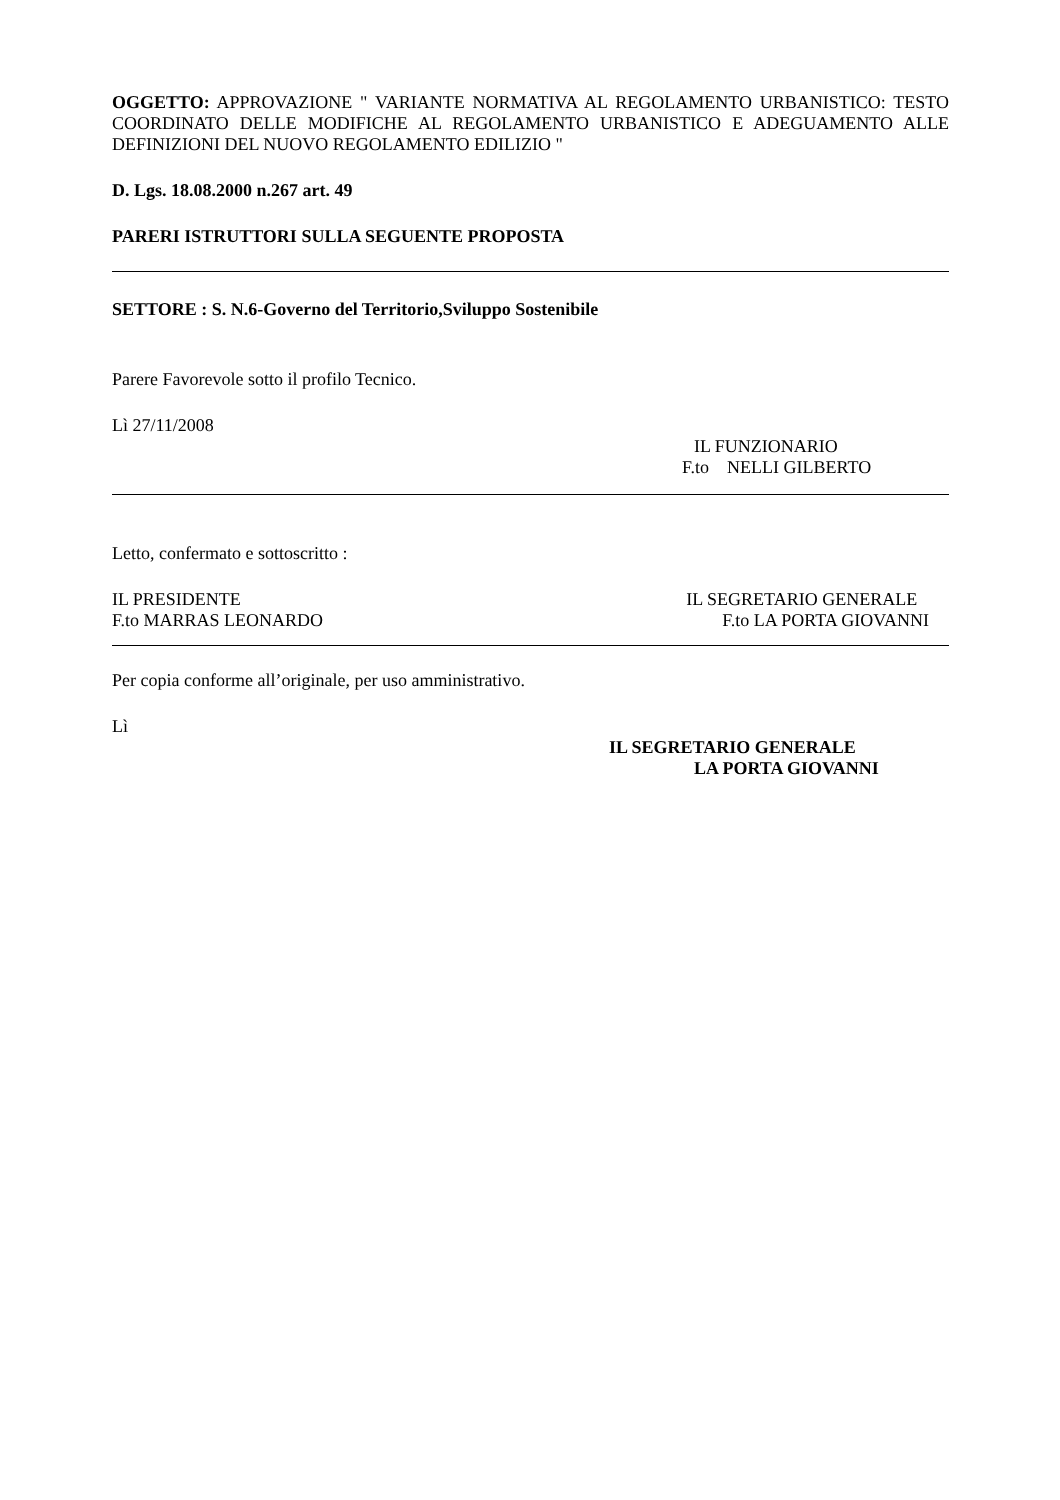OGGETTO: APPROVAZIONE " VARIANTE NORMATIVA AL REGOLAMENTO URBANISTICO: TESTO COORDINATO DELLE MODIFICHE AL REGOLAMENTO URBANISTICO E ADEGUAMENTO ALLE DEFINIZIONI DEL NUOVO REGOLAMENTO EDILIZIO "
D. Lgs. 18.08.2000 n.267 art. 49
PARERI ISTRUTTORI SULLA SEGUENTE PROPOSTA
SETTORE : S. N.6-Governo del Territorio,Sviluppo Sostenibile
Parere Favorevole sotto il profilo Tecnico.
Lì 27/11/2008
IL FUNZIONARIO
F.to NELLI GILBERTO
Letto, confermato e sottoscritto :
IL PRESIDENTE
F.to MARRAS LEONARDO
IL SEGRETARIO GENERALE
F.to LA PORTA GIOVANNI
Per copia conforme all’originale, per uso amministrativo.
Lì
IL SEGRETARIO GENERALE
LA PORTA GIOVANNI